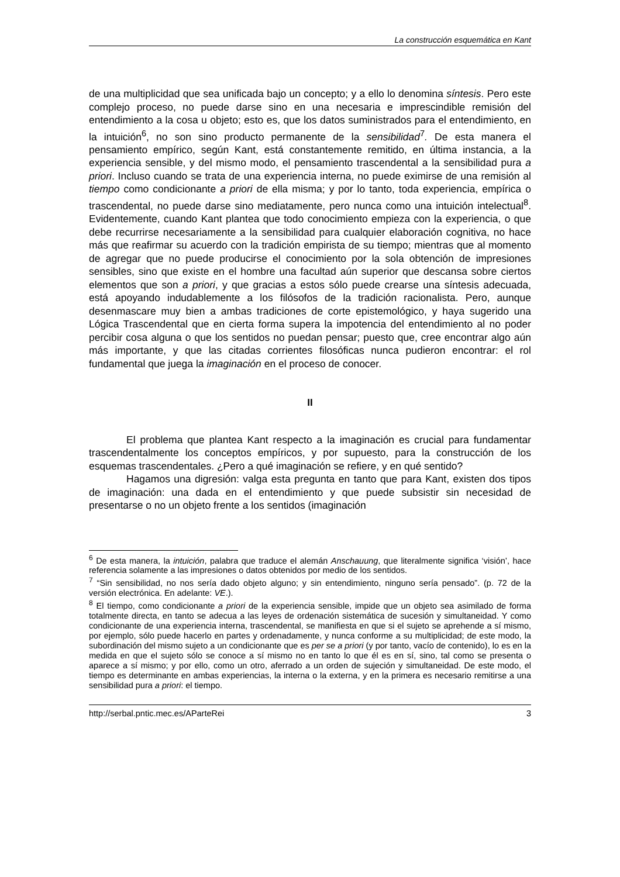La construcción esquemática en Kant
de una multiplicidad que sea unificada bajo un concepto; y a ello lo denomina síntesis. Pero este complejo proceso, no puede darse sino en una necesaria e imprescindible remisión del entendimiento a la cosa u objeto; esto es, que los datos suministrados para el entendimiento, en la intuición<sup>6</sup>, no son sino producto permanente de la sensibilidad<sup>7</sup>. De esta manera el pensamiento empírico, según Kant, está constantemente remitido, en última instancia, a la experiencia sensible, y del mismo modo, el pensamiento trascendental a la sensibilidad pura a priori. Incluso cuando se trata de una experiencia interna, no puede eximirse de una remisión al tiempo como condicionante a priori de ella misma; y por lo tanto, toda experiencia, empírica o trascendental, no puede darse sino mediatamente, pero nunca como una intuición intelectual<sup>8</sup>. Evidentemente, cuando Kant plantea que todo conocimiento empieza con la experiencia, o que debe recurrirse necesariamente a la sensibilidad para cualquier elaboración cognitiva, no hace más que reafirmar su acuerdo con la tradición empirista de su tiempo; mientras que al momento de agregar que no puede producirse el conocimiento por la sola obtención de impresiones sensibles, sino que existe en el hombre una facultad aún superior que descansa sobre ciertos elementos que son a priori, y que gracias a estos sólo puede crearse una síntesis adecuada, está apoyando indudablemente a los filósofos de la tradición racionalista. Pero, aunque desenmascare muy bien a ambas tradiciones de corte epistemológico, y haya sugerido una Lógica Trascendental que en cierta forma supera la impotencia del entendimiento al no poder percibir cosa alguna o que los sentidos no puedan pensar; puesto que, cree encontrar algo aún más importante, y que las citadas corrientes filosóficas nunca pudieron encontrar: el rol fundamental que juega la imaginación en el proceso de conocer.
II
El problema que plantea Kant respecto a la imaginación es crucial para fundamentar trascendentalmente los conceptos empíricos, y por supuesto, para la construcción de los esquemas trascendentales. ¿Pero a qué imaginación se refiere, y en qué sentido?
Hagamos una digresión: valga esta pregunta en tanto que para Kant, existen dos tipos de imaginación: una dada en el entendimiento y que puede subsistir sin necesidad de presentarse o no un objeto frente a los sentidos (imaginación
<sup>6</sup> De esta manera, la intuición, palabra que traduce el alemán Anschauung, que literalmente significa ‘visión’, hace referencia solamente a las impresiones o datos obtenidos por medio de los sentidos.
<sup>7</sup> “Sin sensibilidad, no nos sería dado objeto alguno; y sin entendimiento, ninguno sería pensado”. (p. 72 de la versión electrónica. En adelante: VE.).
<sup>8</sup> El tiempo, como condicionante a priori de la experiencia sensible, impide que un objeto sea asimilado de forma totalmente directa, en tanto se adecua a las leyes de ordenación sistemática de sucesión y simultaneidad. Y como condicionante de una experiencia interna, trascendental, se manifiesta en que si el sujeto se aprehende a sí mismo, por ejemplo, sólo puede hacerlo en partes y ordenadamente, y nunca conforme a su multiplicidad; de este modo, la subordinación del mismo sujeto a un condicionante que es per se a priori (y por tanto, vacío de contenido), lo es en la medida en que el sujeto sólo se conoce a sí mismo no en tanto lo que él es en sí, sino, tal como se presenta o aparece a sí mismo; y por ello, como un otro, aferrado a un orden de sujeción y simultaneidad. De este modo, el tiempo es determinante en ambas experiencias, la interna o la externa, y en la primera es necesario remitirse a una sensibilidad pura a priori: el tiempo.
http://serbal.pntic.mec.es/AParteRei 3